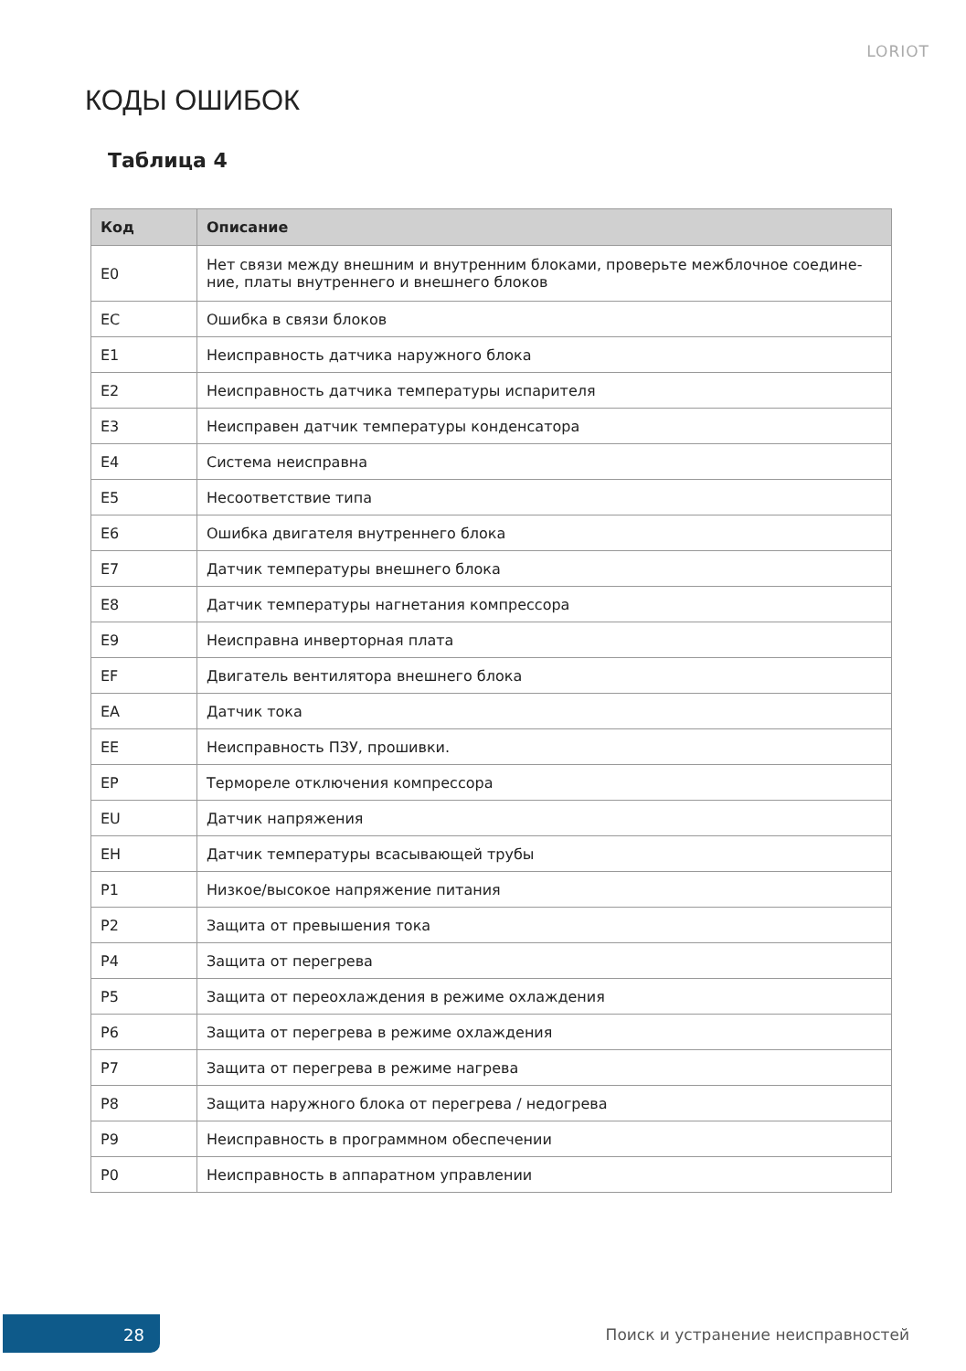LORIOT
КОДЫ ОШИБОК
Таблица 4
| Код | Описание |
| --- | --- |
| E0 | Нет связи между внешним и внутренним блоками, проверьте межблочное соедине-ние, платы внутреннего и внешнего блоков |
| EC | Ошибка в связи блоков |
| E1 | Неисправность датчика наружного блока |
| E2 | Неисправность датчика температуры испарителя |
| E3 | Неисправен датчик температуры конденсатора |
| E4 | Система неисправна |
| E5 | Несоответствие типа |
| E6 | Ошибка двигателя внутреннего блока |
| E7 | Датчик температуры внешнего блока |
| E8 | Датчик температуры нагнетания компрессора |
| E9 | Неисправна инверторная плата |
| EF | Двигатель вентилятора внешнего блока |
| EA | Датчик тока |
| EE | Неисправность ПЗУ, прошивки. |
| EP | Термореле отключения компрессора |
| EU | Датчик напряжения |
| EH | Датчик температуры всасывающей трубы |
| P1 | Низкое/высокое напряжение питания |
| P2 | Защита от превышения тока |
| P4 | Защита от перегрева |
| P5 | Защита от переохлаждения в режиме охлаждения |
| P6 | Защита от перегрева в режиме охлаждения |
| P7 | Защита от перегрева в режиме нагрева |
| P8 | Защита наружного блока от перегрева / недогрева |
| P9 | Неисправность в программном обеспечении |
| P0 | Неисправность в аппаратном управлении |
28
Поиск и устранение неисправностей